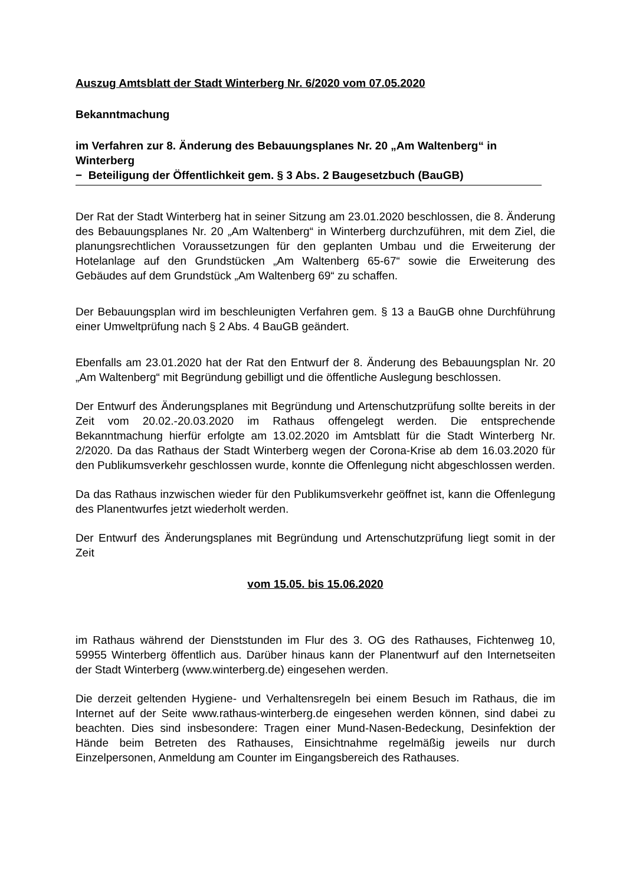Auszug Amtsblatt der Stadt Winterberg Nr. 6/2020 vom 07.05.2020
Bekanntmachung
im Verfahren zur 8. Änderung des Bebauungsplanes Nr. 20 „Am Waltenberg“ in Winterberg
− Beteiligung der Öffentlichkeit gem. § 3 Abs. 2 Baugesetzbuch (BauGB)
Der Rat der Stadt Winterberg hat in seiner Sitzung am 23.01.2020 beschlossen, die 8. Änderung des Bebauungsplanes Nr. 20 „Am Waltenberg“ in Winterberg durchzuführen, mit dem Ziel, die planungsrechtlichen Voraussetzungen für den geplanten Umbau und die Erweiterung der Hotelanlage auf den Grundstücken „Am Waltenberg 65-67“ sowie die Erweiterung des Gebäudes auf dem Grundstück „Am Waltenberg 69“ zu schaffen.
Der Bebauungsplan wird im beschleunigten Verfahren gem. § 13 a BauGB ohne Durchführung einer Umweltprüfung nach § 2 Abs. 4 BauGB geändert.
Ebenfalls am 23.01.2020 hat der Rat den Entwurf der 8. Änderung des Bebauungsplan Nr. 20 „Am Waltenberg“ mit Begründung gebilligt und die öffentliche Auslegung beschlossen.
Der Entwurf des Änderungsplanes mit Begründung und Artenschutzprüfung sollte bereits in der Zeit vom 20.02.-20.03.2020 im Rathaus offengelegt werden. Die entsprechende Bekanntmachung hierfür erfolgte am 13.02.2020 im Amtsblatt für die Stadt Winterberg Nr. 2/2020. Da das Rathaus der Stadt Winterberg wegen der Corona-Krise ab dem 16.03.2020 für den Publikumsverkehr geschlossen wurde, konnte die Offenlegung nicht abgeschlossen werden.
Da das Rathaus inzwischen wieder für den Publikumsverkehr geöffnet ist, kann die Offenlegung des Planentwurfes jetzt wiederholt werden.
Der Entwurf des Änderungsplanes mit Begründung und Artenschutzprüfung liegt somit in der Zeit
vom 15.05. bis 15.06.2020
im Rathaus während der Dienststunden im Flur des 3. OG des Rathauses, Fichtenweg 10, 59955 Winterberg öffentlich aus. Darüber hinaus kann der Planentwurf auf den Internetseiten der Stadt Winterberg (www.winterberg.de) eingesehen werden.
Die derzeit geltenden Hygiene- und Verhaltensregeln bei einem Besuch im Rathaus, die im Internet auf der Seite www.rathaus-winterberg.de eingesehen werden können, sind dabei zu beachten. Dies sind insbesondere: Tragen einer Mund-Nasen-Bedeckung, Desinfektion der Hände beim Betreten des Rathauses, Einsichtnahme regelmäßig jeweils nur durch Einzelpersonen, Anmeldung am Counter im Eingangsbereich des Rathauses.